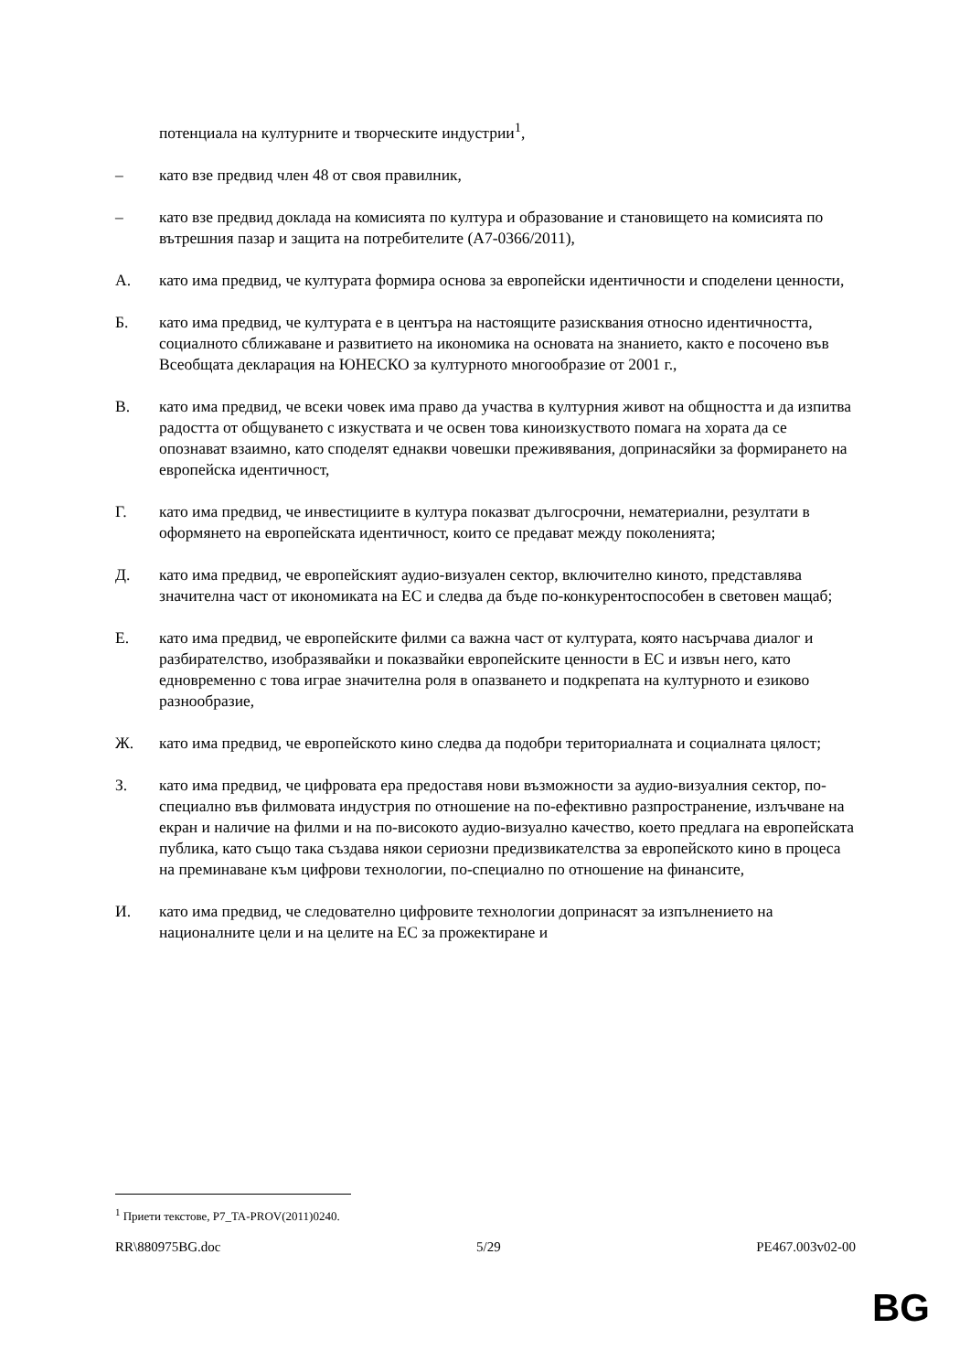потенциала на културните и творческите индустрии<sup>1</sup>,
– като взе предвид член 48 от своя правилник,
– като взе предвид доклада на комисията по култура и образование и становището на комисията по вътрешния пазар и защита на потребителите (A7-0366/2011),
A. като има предвид, че културата формира основа за европейски идентичности и споделени ценности,
Б. като има предвид, че културата е в центъра на настоящите разисквания относно идентичността, социалното сближаване и развитието на икономика на основата на знанието, както е посочено във Всеобщата декларация на ЮНЕСКО за културното многообразие от 2001 г.,
В. като има предвид, че всеки човек има право да участва в културния живот на общността и да изпитва радостта от общуването с изкуствата и че освен това киноизкуството помага на хората да се опознават взаимно, като споделят еднакви човешки преживявания, допринасяйки за формирането на европейска идентичност,
Г. като има предвид, че инвестициите в култура показват дългосрочни, нематериални, резултати в оформянето на европейската идентичност, които се предават между поколенията;
Д. като има предвид, че европейският аудио-визуален сектор, включително киното, представлява значителна част от икономиката на ЕС и следва да бъде по-конкурентоспособен в световен мащаб;
Е. като има предвид, че европейските филми са важна част от културата, която насърчава диалог и разбирателство, изобразявайки и показвайки европейските ценности в ЕС и извън него, като едновременно с това играе значителна роля в опазването и подкрепата на културното и езиково разнообразие,
Ж. като има предвид, че европейското кино следва да подобри териториалната и социалната цялост;
З. като има предвид, че цифровата ера предоставя нови възможности за аудио-визуалния сектор, по-специално във филмовата индустрия по отношение на по-ефективно разпространение, излъчване на екран и наличие на филми и на по-високото аудио-визуално качество, което предлага на европейската публика, като също така създава някои сериозни предизвикателства за европейското кино в процеса на преминаване към цифрови технологии, по-специално по отношение на финансите,
И. като има предвид, че следователно цифровите технологии допринасят за изпълнението на националните цели и на целите на ЕС за прожектиране и
<sup>1</sup> Приети текстове, P7_TA-PROV(2011)0240.
RR\880975BG.doc 5/29 PE467.003v02-00
BG